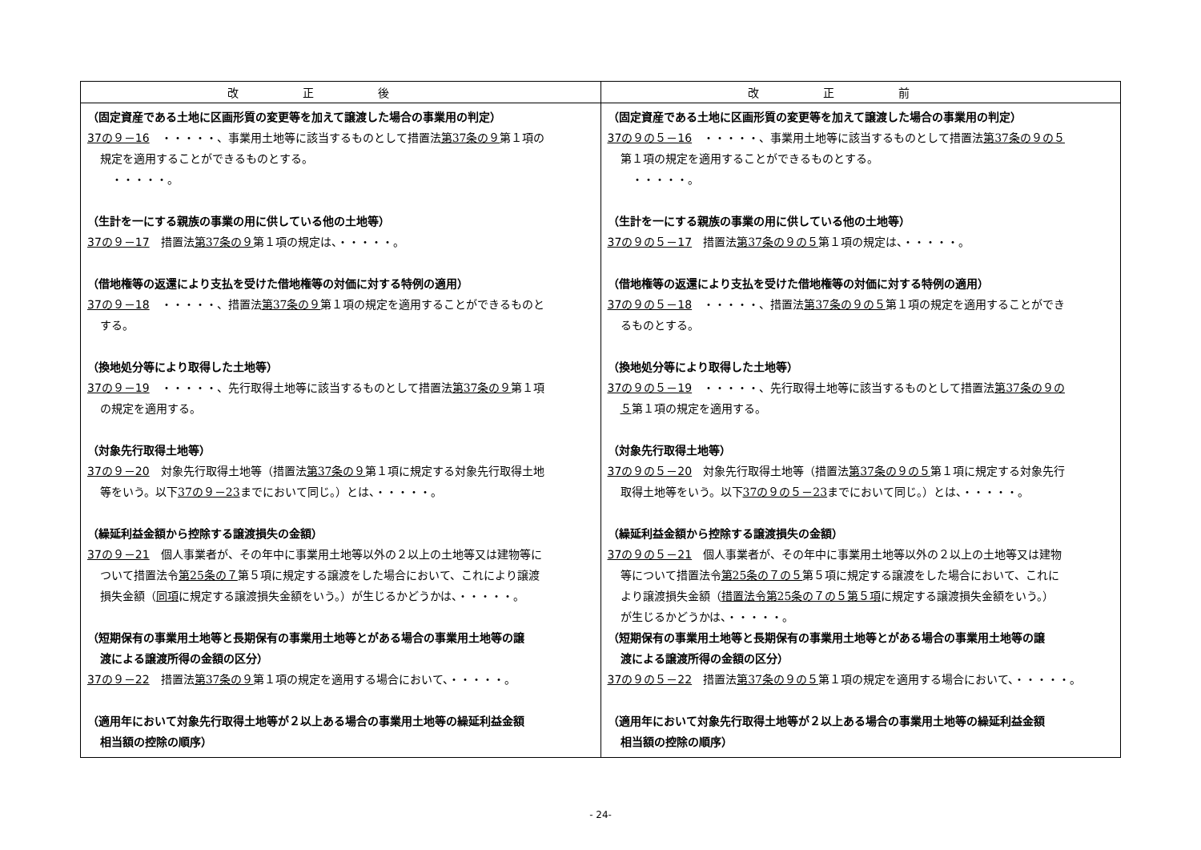| 改正後 | 改正前 |
| --- | --- |
| （固定資産である土地に区画形質の変更等を加えて譲渡した場合の事業用の判定） 37の９－16 ・・・・・、事業用土地等に該当するものとして措置法 第37条の９ 第１項の 規定を適用することができるものとする。 ・・・・・。 （生計を一にする親族の事業の用に供している他の土地等） 37の９－17 措置法 第37条の９ 第１項の規定は、・・・・・。 （借地権等の返還により支払を受けた借地権等の対価に対する特例の適用） 37の９－18 ・・・・・、措置法 第37条の９ 第１項の規定を適用することができるものと する。 （換地処分等により取得した土地等） 37の９－19 ・・・・・、先行取得土地等に該当するものとして措置法 第37条の９ 第１項 の規定を適用する。 （対象先行取得土地等） 37の９－20 対象先行取得土地等（措置法 第37条の９ 第１項に規定する対象先行取得土地 等をいう。以下 37の９－23 までにおいて同じ。）とは、・・・・・。 （繰延利益金額から控除する譲渡損失の金額） 37の９－21 個人事業者が、その年中に事業用土地等以外の２以上の土地等又は建物等に ついて措置法令 第25条の７ 第５項に規定する譲渡をした場合において、これにより譲渡 損失金額（ 同項 に規定する譲渡損失金額をいう。）が生じるかどうかは、・・・・・。 （短期保有の事業用土地等と長期保有の事業用土地等とがある場合の事業用土地等の譲 渡による譲渡所得の金額の区分） 37の９－22 措置法 第37条の９ 第１項の規定を適用する場合において、・・・・・。 （適用年において対象先行取得土地等が２以上ある場合の事業用土地等の繰延利益金額 相当額の控除の順序） | （固定資産である土地に区画形質の変更等を加えて譲渡した場合の事業用の判定） 37の９の５－16 ・・・・・、事業用土地等に該当するものとして措置法 第37条の９の５ 第１項の規定を適用することができるものとする。 ・・・・・。 （生計を一にする親族の事業の用に供している他の土地等） 37の９の５－17 措置法 第37条の９の５ 第１項の規定は、・・・・・。 （借地権等の返還により支払を受けた借地権等の対価に対する特例の適用） 37の９の５－18 ・・・・・、措置法 第37条の９の５ 第１項の規定を適用することができ るものとする。 （換地処分等により取得した土地等） 37の９の５－19 ・・・・・、先行取得土地等に該当するものとして措置法 第37条の９の ５ 第１項の規定を適用する。 （対象先行取得土地等） 37の９の５－20 対象先行取得土地等（措置法 第37条の９の５ 第１項に規定する対象先行 取得土地等をいう。以下 37の９の５－23 までにおいて同じ。）とは、・・・・・。 （繰延利益金額から控除する譲渡損失の金額） 37の９の５－21 個人事業者が、その年中に事業用土地等以外の２以上の土地等又は建物 等について措置法令 第25条の７の５ 第５項に規定する譲渡をした場合において、これに より譲渡損失金額（ 措置法令第25条の７の５第５項 に規定する譲渡損失金額をいう。） が生じるかどうかは、・・・・・。 （短期保有の事業用土地等と長期保有の事業用土地等とがある場合の事業用土地等の譲 渡による譲渡所得の金額の区分） 37の９の５－22 措置法 第37条の９の５ 第１項の規定を適用する場合において、・・・・・。 （適用年において対象先行取得土地等が２以上ある場合の事業用土地等の繰延利益金額 相当額の控除の順序） |
- 24-